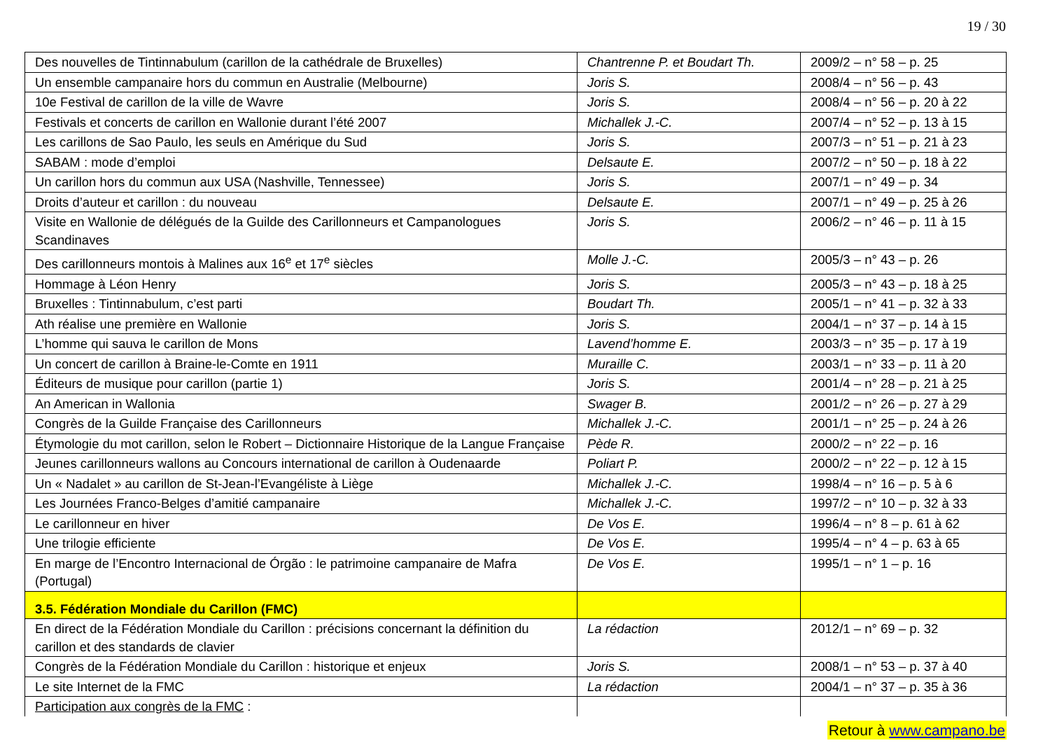19 / 30
| Des nouvelles de Tintinnabulum (carillon de la cathédrale de Bruxelles) | Chantrenne P. et Boudart Th. | 2009/2 – n° 58 – p. 25 |
| Un ensemble campanaire hors du commun en Australie (Melbourne) | Joris S. | 2008/4 – n° 56 – p. 43 |
| 10e Festival de carillon de la ville de Wavre | Joris S. | 2008/4 – n° 56 – p. 20 à 22 |
| Festivals et concerts de carillon en Wallonie durant l’été 2007 | Michallek J.-C. | 2007/4 – n° 52 – p. 13 à 15 |
| Les carillons de Sao Paulo, les seuls en Amérique du Sud | Joris S. | 2007/3 – n° 51 – p. 21 à 23 |
| SABAM : mode d’emploi | Delsaute E. | 2007/2 – n° 50 – p. 18 à 22 |
| Un carillon hors du commun aux USA (Nashville, Tennessee) | Joris S. | 2007/1 – n° 49 – p. 34 |
| Droits d’auteur et carillon : du nouveau | Delsaute E. | 2007/1 – n° 49 – p. 25 à 26 |
| Visite en Wallonie de délégués de la Guilde des Carillonneurs et Campanologues Scandinaves | Joris S. | 2006/2 – n° 46 – p. 11 à 15 |
| Des carillonneurs montois à Malines aux 16<sup>e</sup> et 17<sup>e</sup> siècles | Molle J.-C. | 2005/3 – n° 43 – p. 26 |
| Hommage à Léon Henry | Joris S. | 2005/3 – n° 43 – p. 18 à 25 |
| Bruxelles : Tintinnabulum, c’est parti | Boudart Th. | 2005/1 – n° 41 – p. 32 à 33 |
| Ath réalise une première en Wallonie | Joris S. | 2004/1 – n° 37 – p. 14 à 15 |
| L’homme qui sauva le carillon de Mons | Lavend’homme E. | 2003/3 – n° 35 – p. 17 à 19 |
| Un concert de carillon à Braine-le-Comte en 1911 | Muraille C. | 2003/1 – n° 33 – p. 11 à 20 |
| Éditeurs de musique pour carillon (partie 1) | Joris S. | 2001/4 – n° 28 – p. 21 à 25 |
| An American in Wallonia | Swager B. | 2001/2 – n° 26 – p. 27 à 29 |
| Congrès de la Guilde Française des Carillonneurs | Michallek J.-C. | 2001/1 – n° 25 – p. 24 à 26 |
| Étymologie du mot carillon, selon le Robert – Dictionnaire Historique de la Langue Française | Pède R. | 2000/2 – n° 22 – p. 16 |
| Jeunes carillonneurs wallons au Concours international de carillon à Oudenaarde | Poliart P. | 2000/2 – n° 22 – p. 12 à 15 |
| Un « Nadalet » au carillon de St-Jean-l’Evangéliste à Liège | Michallek J.-C. | 1998/4 – n° 16 – p. 5 à 6 |
| Les Journées Franco-Belges d’amitié campanaire | Michallek J.-C. | 1997/2 – n° 10 – p. 32 à 33 |
| Le carillonneur en hiver | De Vos E. | 1996/4 – n° 8 – p. 61 à 62 |
| Une trilogie efficiente | De Vos E. | 1995/4 – n° 4 – p. 63 à 65 |
| En marge de l’Encontro Internacional de Órgão : le patrimoine campanaire de Mafra (Portugal) | De Vos E. | 1995/1 – n° 1 – p. 16 |
| 3.5. Fédération Mondiale du Carillon (FMC) | | |
| En direct de la Fédération Mondiale du Carillon : précisions concernant la définition du carillon et des standards de clavier | La rédaction | 2012/1 – n° 69 – p. 32 |
| Congrès de la Fédération Mondiale du Carillon : historique et enjeux | Joris S. | 2008/1 – n° 53 – p. 37 à 40 |
| Le site Internet de la FMC | La rédaction | 2004/1 – n° 37 – p. 35 à 36 |
| Participation aux congrès de la FMC : | | |
Retour à www.campano.be